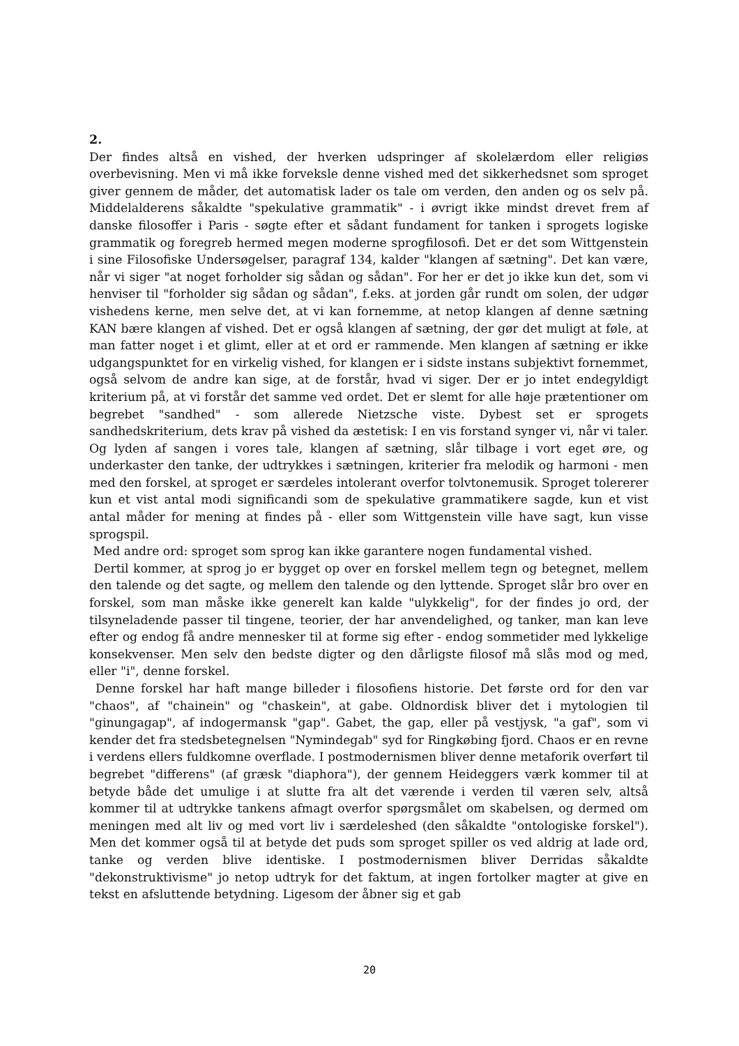2.
Der findes altså en vished, der hverken udspringer af skolelærdom eller religiøs overbevisning. Men vi må ikke forveksle denne vished med det sikkerhedsnet som sproget giver gennem de måder, det automatisk lader os tale om verden, den anden og os selv på. Middelalderens såkaldte "spekulative grammatik" - i øvrigt ikke mindst drevet frem af danske filosoffer i Paris - søgte efter et sådant fundament for tanken i sprogets logiske grammatik og foregreb hermed megen moderne sprogfilosofi. Det er det som Wittgenstein i sine Filosofiske Undersøgelser, paragraf 134, kalder "klangen af sætning". Det kan være, når vi siger "at noget forholder sig sådan og sådan". For her er det jo ikke kun det, som vi henviser til "forholder sig sådan og sådan", f.eks. at jorden går rundt om solen, der udgør vishedens kerne, men selve det, at vi kan fornemme, at netop klangen af denne sætning KAN bære klangen af vished. Det er også klangen af sætning, der gør det muligt at føle, at man fatter noget i et glimt, eller at et ord er rammende. Men klangen af sætning er ikke udgangspunktet for en virkelig vished, for klangen er i sidste instans subjektivt fornemmet, også selvom de andre kan sige, at de forstår, hvad vi siger. Der er jo intet endegyldigt kriterium på, at vi forstår det samme ved ordet. Det er slemt for alle høje prætentioner om begrebet "sandhed" - som allerede Nietzsche viste. Dybest set er sprogets sandhedskriterium, dets krav på vished da æstetisk: I en vis forstand synger vi, når vi taler. Og lyden af sangen i vores tale, klangen af sætning, slår tilbage i vort eget øre, og underkaster den tanke, der udtrykkes i sætningen, kriterier fra melodik og harmoni - men med den forskel, at sproget er særdeles intolerant overfor tolvtonemusik. Sproget tolererer kun et vist antal modi significandi som de spekulative grammatikere sagde, kun et vist antal måder for mening at findes på - eller som Wittgenstein ville have sagt, kun visse sprogspil.
Med andre ord: sproget som sprog kan ikke garantere nogen fundamental vished.
Dertil kommer, at sprog jo er bygget op over en forskel mellem tegn og betegnet, mellem den talende og det sagte, og mellem den talende og den lyttende. Sproget slår bro over en forskel, som man måske ikke generelt kan kalde "ulykkelig", for der findes jo ord, der tilsyneladende passer til tingene, teorier, der har anvendelighed, og tanker, man kan leve efter og endog få andre mennesker til at forme sig efter - endog sommetider med lykkelige konsekvenser. Men selv den bedste digter og den dårligste filosof må slås mod og med, eller "i", denne forskel.
Denne forskel har haft mange billeder i filosofiens historie. Det første ord for den var "chaos", af "chainein" og "chaskein", at gabe. Oldnordisk bliver det i mytologien til "ginungagap", af indogermansk "gap". Gabet, the gap, eller på vestjysk, "a gaf", som vi kender det fra stedsbetegnelsen "Nymindegab" syd for Ringkøbing fjord. Chaos er en revne i verdens ellers fuldkomne overflade. I postmodernismen bliver denne metaforik overført til begrebet "differens" (af græsk "diaphora"), der gennem Heideggers værk kommer til at betyde både det umulige i at slutte fra alt det værende i verden til væren selv, altså kommer til at udtrykke tankens afmagt overfor spørgsmålet om skabelsen, og dermed om meningen med alt liv og med vort liv i særdeleshed (den såkaldte "ontologiske forskel"). Men det kommer også til at betyde det puds som sproget spiller os ved aldrig at lade ord, tanke og verden blive identiske. I postmodernismen bliver Derridas såkaldte "dekonstruktivisme" jo netop udtryk for det faktum, at ingen fortolker magter at give en tekst en afsluttende betydning. Ligesom der åbner sig et gab
20